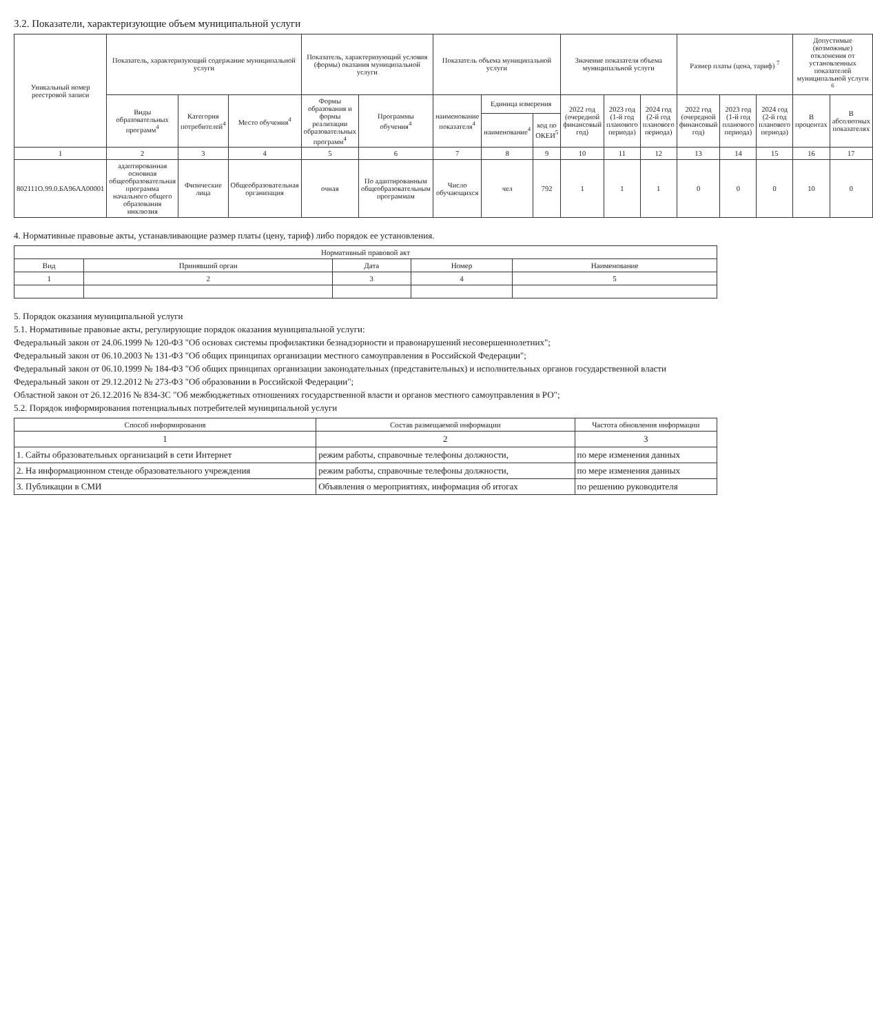3.2. Показатели, характеризующие объем муниципальной услуги
| Уникальный номер реестровой записи | Показатель, характеризующий содержание муниципальной услуги | | | Показатель, характеризующий условия (формы) оказания муниципальной услуги | | Показатель объема муниципальной услуги | | | Значение показателя объема муниципальной услуги | | | Размер платы (цена, тариф) <sup>7</sup> | | | Допустимые (возможные) отклонения от установленных показателей муниципальной услуги <sup>6</sup> | |
| --- | --- | --- | --- | --- | --- | --- | --- | --- | --- | --- | --- | --- | --- | --- | --- | --- |
| | Виды образовательных программ<sup>4</sup> | Категория потребителей<sup>4</sup> | Место обучения<sup>4</sup> | Формы образования и формы реализации образовательных программ<sup>4</sup> | Программы обучения<sup>4</sup> | наименование показателя<sup>4</sup> | Единица измерения | | 2022 год (очередной финансовый год) | 2023 год (1-й год планового периода) | 2024 год (2-й год планового периода) | 2022 год (очередной финансовый год) | 2023 год (1-й год планового периода) | 2024 год (2-й год планового периода) | В процентах | В абсолютных показателях |
| | | | | | | | наименование<sup>4</sup> | код по ОКЕИ<sup>5</sup> | | | | | | | | |
| 1 | 2 | 3 | 4 | 5 | 6 | 7 | 8 | 9 | 10 | 11 | 12 | 13 | 14 | 15 | 16 | 17 |
| 802111О.99.0.БА96АА00001 | адаптированная основная общеобразовательная программа начального общего образования инклюзия | Физические лица | Общеобразовательная организация | очная | По адаптированным общеобразовательным программам | Число обучающихся | чел | 792 | 1 | 1 | 1 | 0 | 0 | 0 | 10 | 0 |
4. Нормативные правовые акты, устанавливающие размер платы (цену, тариф) либо порядок ее установления.
| Нормативный правовой акт | | | | |
| --- | --- | --- | --- | --- |
| Вид | Принявший орган | Дата | Номер | Наименование |
| 1 | 2 | 3 | 4 | 5 |
5. Порядок оказания муниципальной услуги
5.1. Нормативные правовые акты, регулирующие порядок оказания муниципальной услуги:
Федеральный закон от 24.06.1999 № 120-ФЗ "Об основах системы профилактики безнадзорности и правонарушений несовершеннолетних";
Федеральный закон от 06.10.2003 № 131-ФЗ "Об общих принципах организации местного самоуправления в Российской Федерации";
Федеральный закон от 06.10.1999 № 184-ФЗ "Об общих принципах организации законодательных (представительных) и исполнительных органов государственной власти
Федеральный закон от 29.12.2012 № 273-ФЗ "Об образовании в Российской Федерации";
Областной закон от 26.12.2016 № 834-ЗС "Об межбюджетных отношениях государственной власти и органов местного самоуправления в РО";
5.2. Порядок информирования потенциальных потребителей муниципальной услуги
| Способ информирования | Состав размещаемой информации | Частота обновления информации |
| --- | --- | --- |
| 1 | 2 | 3 |
| 1. Сайты образовательных организаций в сети Интернет | режим работы, справочные телефоны должности, | по мере изменения данных |
| 2. На информационном стенде образовательного учреждения | режим работы, справочные телефоны должности, | по мере изменения данных |
| 3. Публикации в СМИ | Объявления о мероприятиях, информация об итогах | по решению руководителя |